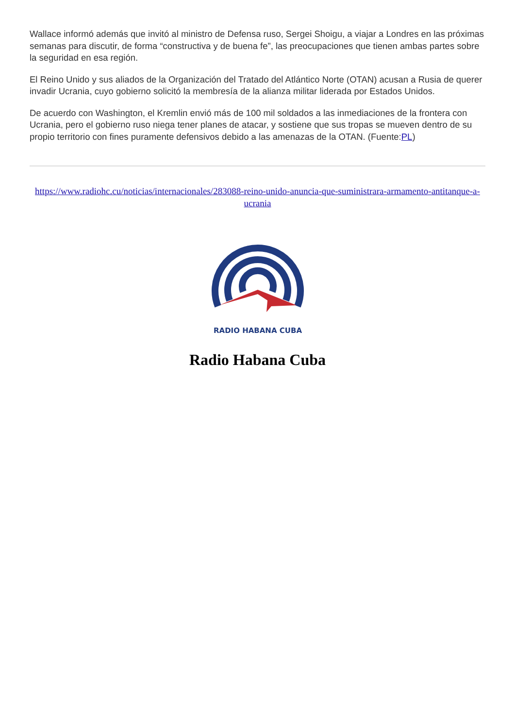Wallace informó además que invitó al ministro de Defensa ruso, Sergei Shoigu, a viajar a Londres en las próximas semanas para discutir, de forma “constructiva y de buena fe”, las preocupaciones que tienen ambas partes sobre la seguridad en esa región.
El Reino Unido y sus aliados de la Organización del Tratado del Atlántico Norte (OTAN) acusan a Rusia de querer invadir Ucrania, cuyo gobierno solicitó la membresía de la alianza militar liderada por Estados Unidos.
De acuerdo con Washington, el Kremlin envió más de 100 mil soldados a las inmediaciones de la frontera con Ucrania, pero el gobierno ruso niega tener planes de atacar, y sostiene que sus tropas se mueven dentro de su propio territorio con fines puramente defensivos debido a las amenazas de la OTAN. (Fuente:PL)
https://www.radiohc.cu/noticias/internacionales/283088-reino-unido-anuncia-que-suministrara-armamento-antitanque-a-ucrania
RADIO HABANA CUBA
Radio Habana Cuba